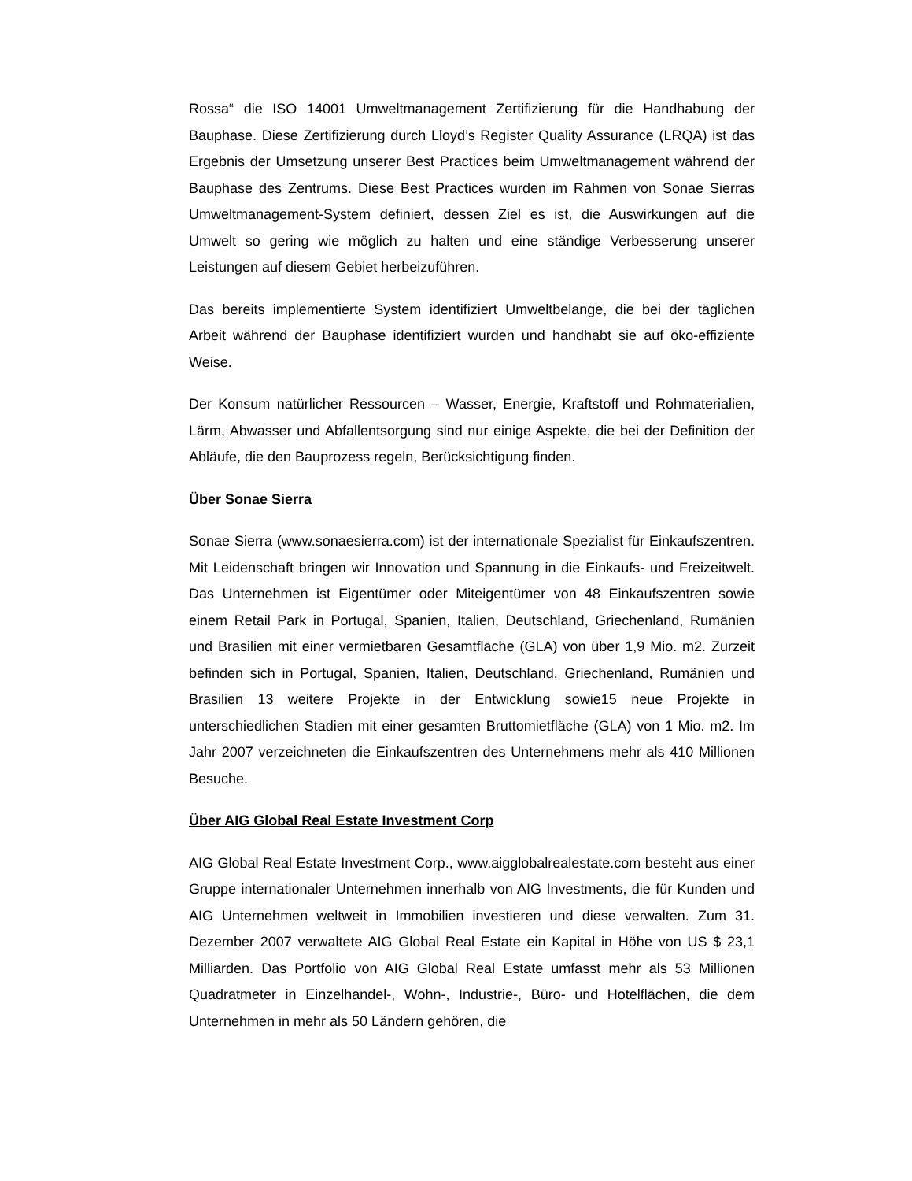Rossa“ die ISO 14001 Umweltmanagement Zertifizierung für die Handhabung der Bauphase. Diese Zertifizierung durch Lloyd’s Register Quality Assurance (LRQA) ist das Ergebnis der Umsetzung unserer Best Practices beim Umweltmanagement während der Bauphase des Zentrums. Diese Best Practices wurden im Rahmen von Sonae Sierras Umweltmanagement-System definiert, dessen Ziel es ist, die Auswirkungen auf die Umwelt so gering wie möglich zu halten und eine ständige Verbesserung unserer Leistungen auf diesem Gebiet herbeizuführen.
Das bereits implementierte System identifiziert Umweltbelange, die bei der täglichen Arbeit während der Bauphase identifiziert wurden und handhabt sie auf öko-effiziente Weise.
Der Konsum natürlicher Ressourcen – Wasser, Energie, Kraftstoff und Rohmaterialien, Lärm, Abwasser und Abfallentsorgung sind nur einige Aspekte, die bei der Definition der Abläufe, die den Bauprozess regeln, Berücksichtigung finden.
Über Sonae Sierra
Sonae Sierra (www.sonaesierra.com) ist der internationale Spezialist für Einkaufszentren. Mit Leidenschaft bringen wir Innovation und Spannung in die Einkaufs- und Freizeitwelt. Das Unternehmen ist Eigentümer oder Miteigentümer von 48 Einkaufszentren sowie einem Retail Park in Portugal, Spanien, Italien, Deutschland, Griechenland, Rumänien und Brasilien mit einer vermietbaren Gesamtfläche (GLA) von über 1,9 Mio. m2. Zurzeit befinden sich in Portugal, Spanien, Italien, Deutschland, Griechenland, Rumänien und Brasilien 13 weitere Projekte in der Entwicklung sowie15 neue Projekte in unterschiedlichen Stadien mit einer gesamten Bruttomietfläche (GLA) von 1 Mio. m2. Im Jahr 2007 verzeichneten die Einkaufszentren des Unternehmens mehr als 410 Millionen Besuche.
Über AIG Global Real Estate Investment Corp
AIG Global Real Estate Investment Corp., www.aigglobalrealestate.com besteht aus einer Gruppe internationaler Unternehmen innerhalb von AIG Investments, die für Kunden und AIG Unternehmen weltweit in Immobilien investieren und diese verwalten. Zum 31. Dezember 2007 verwaltete AIG Global Real Estate ein Kapital in Höhe von US $ 23,1 Milliarden. Das Portfolio von AIG Global Real Estate umfasst mehr als 53 Millionen Quadratmeter in Einzelhandel-, Wohn-, Industrie-, Büro- und Hotelflächen, die dem Unternehmen in mehr als 50 Ländern gehören, die